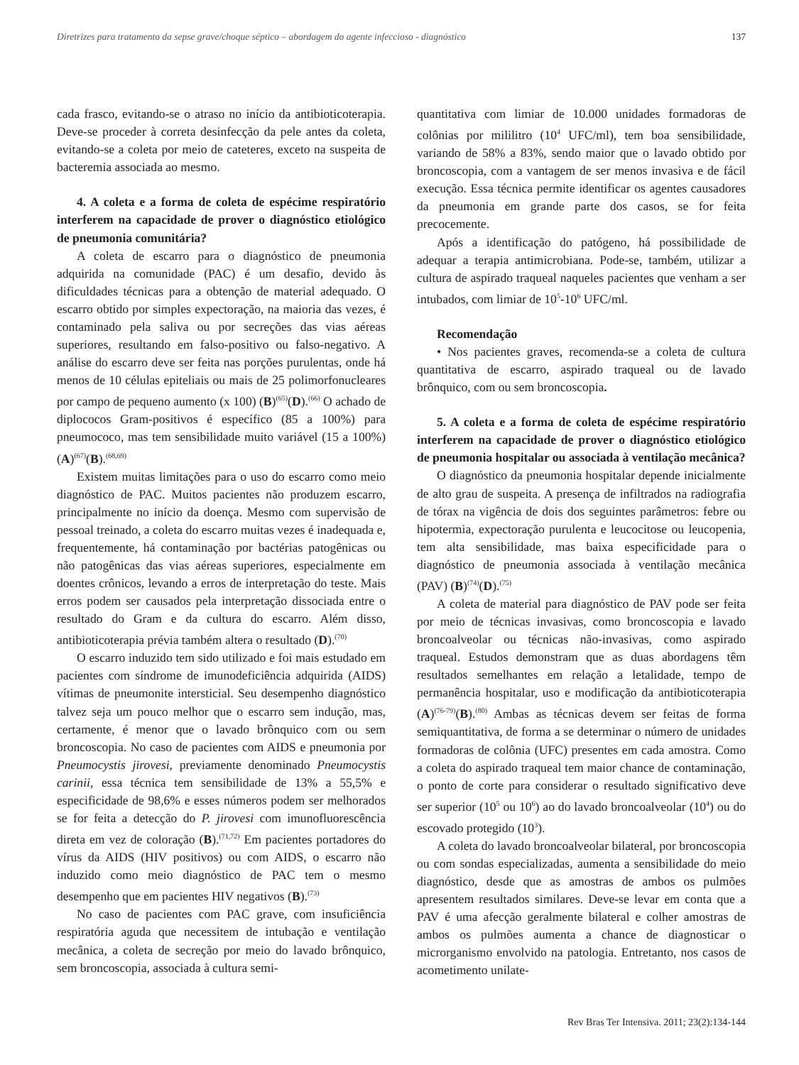Diretrizes para tratamento da sepse grave/choque séptico – abordagem do agente infeccioso - diagnóstico 137
cada frasco, evitando-se o atraso no início da antibioticoterapia. Deve-se proceder à correta desinfecção da pele antes da coleta, evitando-se a coleta por meio de cateteres, exceto na suspeita de bacteremia associada ao mesmo.
4. A coleta e a forma de coleta de espécime respiratório interferem na capacidade de prover o diagnóstico etiológico de pneumonia comunitária?
A coleta de escarro para o diagnóstico de pneumonia adquirida na comunidade (PAC) é um desafio, devido às dificuldades técnicas para a obtenção de material adequado. O escarro obtido por simples expectoração, na maioria das vezes, é contaminado pela saliva ou por secreções das vias aéreas superiores, resultando em falso-positivo ou falso-negativo. A análise do escarro deve ser feita nas porções purulentas, onde há menos de 10 células epiteliais ou mais de 25 polimorfonucleares por campo de pequeno aumento (x 100) (B)<sup>(65)</sup>(D).<sup>(66)</sup> O achado de diplococos Gram-positivos é específico (85 a 100%) para pneumococo, mas tem sensibilidade muito variável (15 a 100%) (A)<sup>(67)</sup>(B).<sup>(68,69)</sup>
Existem muitas limitações para o uso do escarro como meio diagnóstico de PAC. Muitos pacientes não produzem escarro, principalmente no início da doença. Mesmo com supervisão de pessoal treinado, a coleta do escarro muitas vezes é inadequada e, frequentemente, há contaminação por bactérias patogênicas ou não patogênicas das vias aéreas superiores, especialmente em doentes crônicos, levando a erros de interpretação do teste. Mais erros podem ser causados pela interpretação dissociada entre o resultado do Gram e da cultura do escarro. Além disso, antibioticoterapia prévia também altera o resultado (D).<sup>(70)</sup>
O escarro induzido tem sido utilizado e foi mais estudado em pacientes com síndrome de imunodeficiência adquirida (AIDS) vítimas de pneumonite intersticial. Seu desempenho diagnóstico talvez seja um pouco melhor que o escarro sem indução, mas, certamente, é menor que o lavado brônquico com ou sem broncoscopia. No caso de pacientes com AIDS e pneumonia por Pneumocystis jirovesi, previamente denominado Pneumocystis carinii, essa técnica tem sensibilidade de 13% a 55,5% e especificidade de 98,6% e esses números podem ser melhorados se for feita a detecção do P. jirovesi com imunofluorescência direta em vez de coloração (B).<sup>(71,72)</sup> Em pacientes portadores do vírus da AIDS (HIV positivos) ou com AIDS, o escarro não induzido como meio diagnóstico de PAC tem o mesmo desempenho que em pacientes HIV negativos (B).<sup>(73)</sup>
No caso de pacientes com PAC grave, com insuficiência respiratória aguda que necessitem de intubação e ventilação mecânica, a coleta de secreção por meio do lavado brônquico, sem broncoscopia, associada à cultura semi-
quantitativa com limiar de 10.000 unidades formadoras de colônias por mililitro (10<sup>4</sup> UFC/ml), tem boa sensibilidade, variando de 58% a 83%, sendo maior que o lavado obtido por broncoscopia, com a vantagem de ser menos invasiva e de fácil execução. Essa técnica permite identificar os agentes causadores da pneumonia em grande parte dos casos, se for feita precocemente.
Após a identificação do patógeno, há possibilidade de adequar a terapia antimicrobiana. Pode-se, também, utilizar a cultura de aspirado traqueal naqueles pacientes que venham a ser intubados, com limiar de 10<sup>5</sup>-10<sup>6</sup> UFC/ml.
Recomendação
• Nos pacientes graves, recomenda-se a coleta de cultura quantitativa de escarro, aspirado traqueal ou de lavado brônquico, com ou sem broncoscopia.
5. A coleta e a forma de coleta de espécime respiratório interferem na capacidade de prover o diagnóstico etiológico de pneumonia hospitalar ou associada à ventilação mecânica?
O diagnóstico da pneumonia hospitalar depende inicialmente de alto grau de suspeita. A presença de infiltrados na radiografia de tórax na vigência de dois dos seguintes parâmetros: febre ou hipotermia, expectoração purulenta e leucocitose ou leucopenia, tem alta sensibilidade, mas baixa especificidade para o diagnóstico de pneumonia associada à ventilação mecânica (PAV) (B)<sup>(74)</sup>(D).<sup>(75)</sup>
A coleta de material para diagnóstico de PAV pode ser feita por meio de técnicas invasivas, como broncoscopia e lavado broncoalveolar ou técnicas não-invasivas, como aspirado traqueal. Estudos demonstram que as duas abordagens têm resultados semelhantes em relação a letalidade, tempo de permanência hospitalar, uso e modificação da antibioticoterapia (A)<sup>(76-79)</sup>(B).<sup>(80)</sup> Ambas as técnicas devem ser feitas de forma semiquantitativa, de forma a se determinar o número de unidades formadoras de colônia (UFC) presentes em cada amostra. Como a coleta do aspirado traqueal tem maior chance de contaminação, o ponto de corte para considerar o resultado significativo deve ser superior (10<sup>5</sup> ou 10<sup>6</sup>) ao do lavado broncoalveolar (10<sup>4</sup>) ou do escovado protegido (10<sup>3</sup>).
A coleta do lavado broncoalveolar bilateral, por broncoscopia ou com sondas especializadas, aumenta a sensibilidade do meio diagnóstico, desde que as amostras de ambos os pulmões apresentem resultados similares. Deve-se levar em conta que a PAV é uma afecção geralmente bilateral e colher amostras de ambos os pulmões aumenta a chance de diagnosticar o microrganismo envolvido na patologia. Entretanto, nos casos de acometimento unilate-
Rev Bras Ter Intensiva. 2011; 23(2):134-144